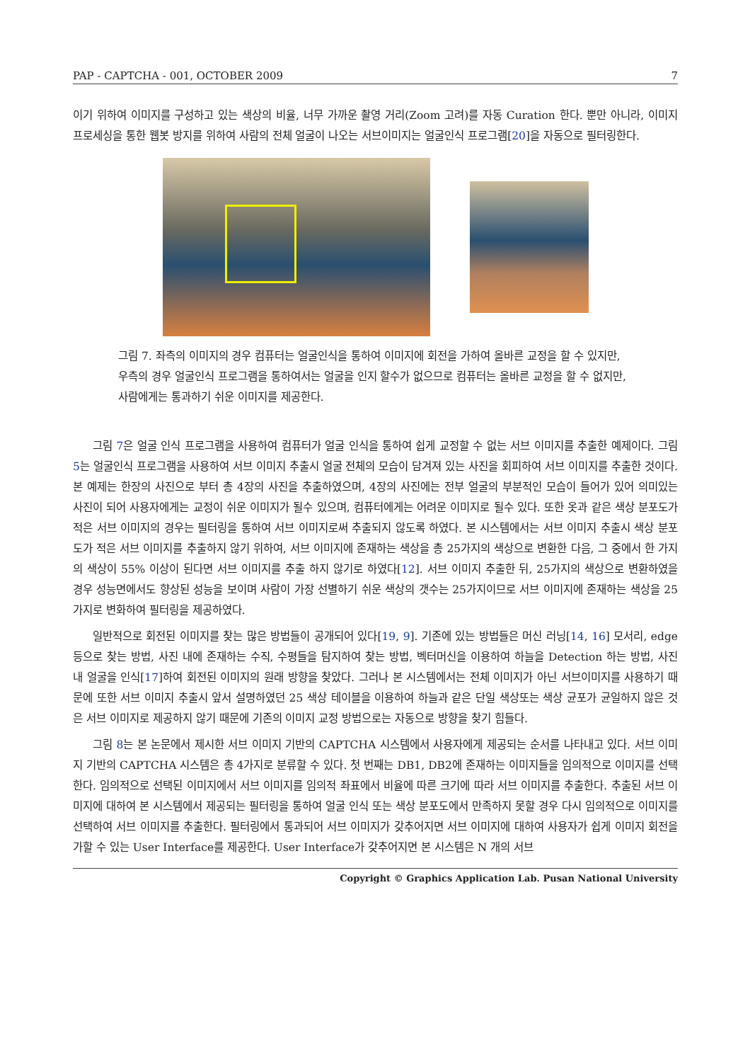PAP - CAPTCHA - 001, OCTOBER 2009 7
이기 위하여 이미지를 구성하고 있는 색상의 비율, 너무 가까운 촬영 거리(Zoom 고려)를 자동 Curation 한다. 뿐만 아니라, 이미지 프로세싱을 통한 웹봇 방지를 위하여 사람의 전체 얼굴이 나오는 서브이미지는 얼굴인식 프로그램[20]을 자동으로 필터링한다.
그림 7. 좌측의 이미지의 경우 컴퓨터는 얼굴인식을 통하여 이미지에 회전을 가하여 올바른 교정을 할 수 있지만, 우측의 경우 얼굴인식 프로그램을 통하여서는 얼굴을 인지 할수가 없으므로 컴퓨터는 올바른 교정을 할 수 없지만, 사람에게는 통과하기 쉬운 이미지를 제공한다.
그림 7은 얼굴 인식 프로그램을 사용하여 컴퓨터가 얼굴 인식을 통하여 쉽게 교정할 수 없는 서브 이미지를 추출한 예제이다. 그림 5는 얼굴인식 프로그램을 사용하여 서브 이미지 추출시 얼굴 전체의 모습이 담겨져 있는 사진을 회피하여 서브 이미지를 추출한 것이다. 본 예제는 한장의 사진으로 부터 총 4장의 사진을 추출하였으며, 4장의 사진에는 전부 얼굴의 부분적인 모습이 들어가 있어 의미있는 사진이 되어 사용자에게는 교정이 쉬운 이미지가 될수 있으며, 컴퓨터에게는 어려운 이미지로 될수 있다. 또한 옷과 같은 색상 분포도가 적은 서브 이미지의 경우는 필터링을 통하여 서브 이미지로써 추출되지 않도록 하였다. 본 시스템에서는 서브 이미지 추출시 색상 분포도가 적은 서브 이미지를 추출하지 않기 위하여, 서브 이미지에 존재하는 색상을 총 25가지의 색상으로 변환한 다음, 그 중에서 한 가지의 색상이 55% 이상이 된다면 서브 이미지를 추출 하지 않기로 하였다[12]. 서브 이미지 추출한 뒤, 25가지의 색상으로 변환하였을 경우 성능면에서도 향상된 성능을 보이며 사람이 가장 선별하기 쉬운 색상의 갯수는 25가지이므로 서브 이미지에 존재하는 색상을 25가지로 변화하여 필터링을 제공하였다.
일반적으로 회전된 이미지를 찾는 많은 방법들이 공개되어 있다[19, 9]. 기존에 있는 방법들은 머신 러닝[14, 16] 모서리, edge 등으로 찾는 방법, 사진 내에 존재하는 수직, 수평들을 탐지하여 찾는 방법, 벡터머신을 이용하여 하늘을 Detection 하는 방법, 사진 내 얼굴을 인식[17]하여 회전된 이미지의 원래 방향을 찾았다. 그러나 본 시스템에서는 전체 이미지가 아닌 서브이미지를 사용하기 때문에 또한 서브 이미지 추출시 앞서 설명하였던 25 색상 테이블을 이용하여 하늘과 같은 단일 색상또는 색상 균포가 균일하지 않은 것은 서브 이미지로 제공하지 않기 때문에 기존의 이미지 교정 방법으로는 자동으로 방향을 찾기 힘들다.
그림 8는 본 논문에서 제시한 서브 이미지 기반의 CAPTCHA 시스템에서 사용자에게 제공되는 순서를 나타내고 있다. 서브 이미지 기반의 CAPTCHA 시스템은 총 4가지로 분류할 수 있다. 첫 번째는 DB1, DB2에 존재하는 이미지들을 임의적으로 이미지를 선택한다. 임의적으로 선택된 이미지에서 서브 이미지를 임의적 좌표에서 비율에 따른 크기에 따라 서브 이미지를 추출한다. 추출된 서브 이미지에 대하여 본 시스템에서 제공되는 필터링을 통하여 얼굴 인식 또는 색상 분포도에서 만족하지 못할 경우 다시 임의적으로 이미지를 선택하여 서브 이미지를 추출한다. 필터링에서 통과되어 서브 이미지가 갖추어지면 서브 이미지에 대하여 사용자가 쉽게 이미지 회전을 가할 수 있는 User Interface를 제공한다. User Interface가 갖추어지면 본 시스템은 N 개의 서브
Copyright © Graphics Application Lab. Pusan National University